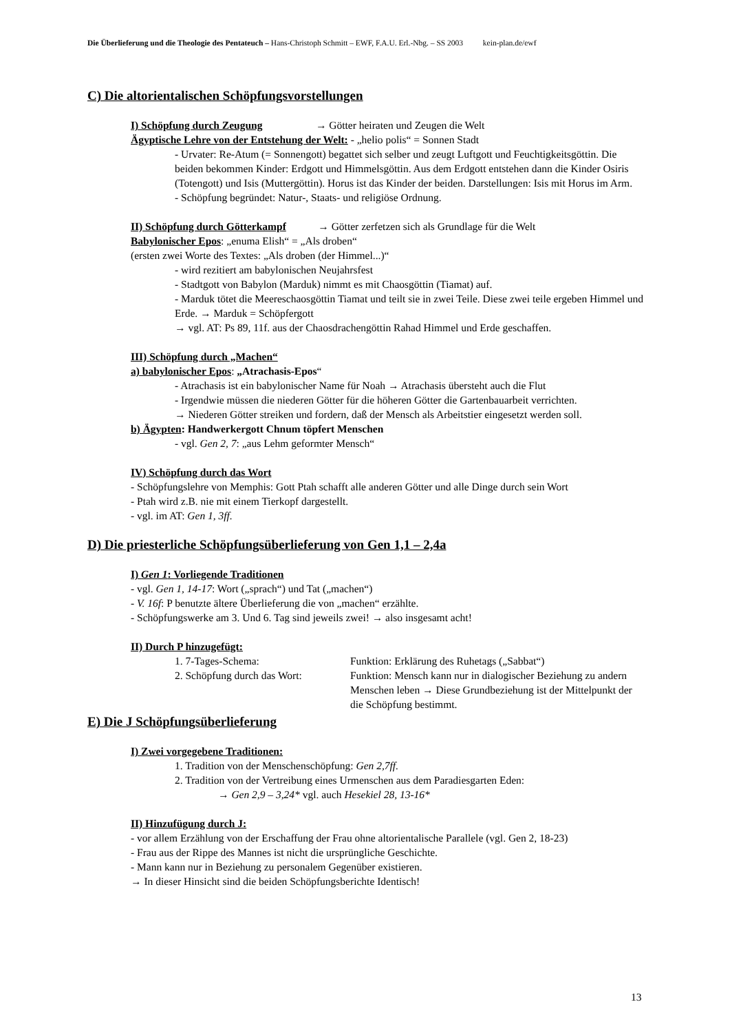Die Überlieferung und die Theologie des Pentateuch – Hans-Christoph Schmitt – EWF, F.A.U. Erl.-Nbg. – SS 2003 kein-plan.de/ewf
C) Die altorientalischen Schöpfungsvorstellungen
I) Schöpfung durch Zeugung → Götter heiraten und Zeugen die Welt
Ägyptische Lehre von der Entstehung der Welt: - „helio polis“ = Sonnen Stadt
- Urvater: Re-Atum (= Sonnengott) begattet sich selber und zeugt Luftgott und Feuchtigkeitsgöttin. Die beiden bekommen Kinder: Erdgott und Himmelsgöttin. Aus dem Erdgott entstehen dann die Kinder Osiris (Totengott) und Isis (Muttergöttin). Horus ist das Kinder der beiden. Darstellungen: Isis mit Horus im Arm.
- Schöpfung begründet: Natur-, Staats- und religiöse Ordnung.
II) Schöpfung durch Götterkampf → Götter zerfetzen sich als Grundlage für die Welt
Babylonischer Epos: „enuma Elish“ = „Als droben“
(ersten zwei Worte des Textes: „Als droben (der Himmel...)“
- wird rezitiert am babylonischen Neujahrsfest
- Stadtgott von Babylon (Marduk) nimmt es mit Chaosgöttin (Tiamat) auf.
- Marduk tötet die Meereschaosgöttin Tiamat und teilt sie in zwei Teile. Diese zwei teile ergeben Himmel und Erde. → Marduk = Schöpfergott
→ vgl. AT: Ps 89, 11f. aus der Chaosdrachengöttin Rahad Himmel und Erde geschaffen.
III) Schöpfung durch „Machen“
a) babylonischer Epos: „Atrachasis-Epos“
- Atrachasis ist ein babylonischer Name für Noah → Atrachasis übersteht auch die Flut
- Irgendwie müssen die niederen Götter für die höheren Götter die Gartenbauarbeit verrichten.
→ Niederen Götter streiken und fordern, daß der Mensch als Arbeitstier eingesetzt werden soll.
b) Ägypten: Handwerkergott Chnum töpfert Menschen
- vgl. Gen 2, 7: „aus Lehm geformter Mensch“
IV) Schöpfung durch das Wort
- Schöpfungslehre von Memphis: Gott Ptah schafft alle anderen Götter und alle Dinge durch sein Wort
- Ptah wird z.B. nie mit einem Tierkopf dargestellt.
- vgl. im AT: Gen 1, 3ff.
D) Die priesterliche Schöpfungsüberlieferung von Gen 1,1 – 2,4a
I) Gen 1: Vorliegende Traditionen
- vgl. Gen 1, 14-17: Wort („sprach“) und Tat („machen“)
- V. 16f: P benutzte ältere Überlieferung die von „machen“ erzählte.
- Schöpfungswerke am 3. Und 6. Tag sind jeweils zwei! → also insgesamt acht!
II) Durch P hinzugefügt:
1. 7-Tages-Schema: Funktion: Erklärung des Ruhetags („Sabbat“)
2. Schöpfung durch das Wort:
Funktion: Mensch kann nur in dialogischer Beziehung zu andern Menschen leben → Diese Grundbeziehung ist der Mittelpunkt der die Schöpfung bestimmt.
E) Die J Schöpfungsüberlieferung
I) Zwei vorgegebene Traditionen:
1. Tradition von der Menschenschöpfung: Gen 2,7ff.
2. Tradition von der Vertreibung eines Urmenschen aus dem Paradiesgarten Eden:
→ Gen 2,9 – 3,24* vgl. auch Hesekiel 28, 13-16*
II) Hinzufügung durch J:
- vor allem Erzählung von der Erschaffung der Frau ohne altorientalische Parallele (vgl. Gen 2, 18-23)
- Frau aus der Rippe des Mannes ist nicht die ursprüngliche Geschichte.
- Mann kann nur in Beziehung zu personalem Gegenüber existieren.
→ In dieser Hinsicht sind die beiden Schöpfungsberichte Identisch!
13